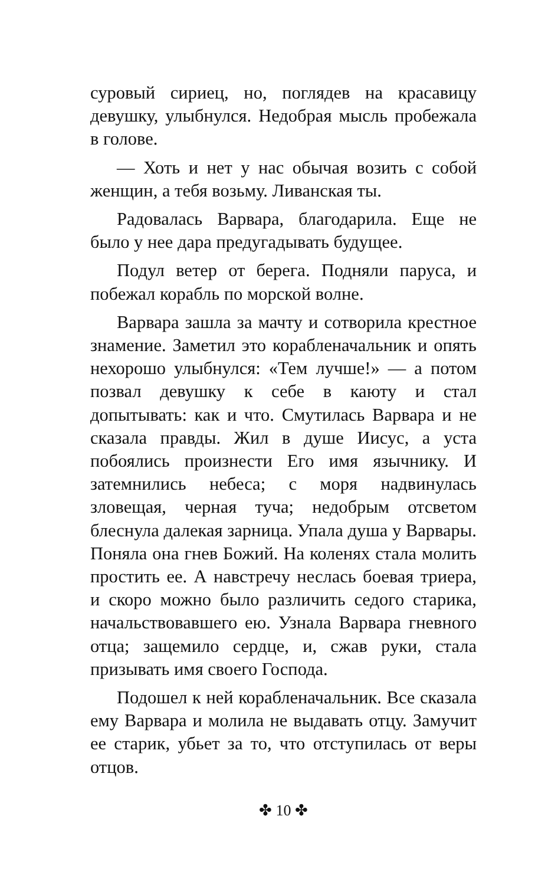суровый сириец, но, поглядев на красавицу девушку, улыбнулся. Недобрая мысль пробежала в голове.
— Хоть и нет у нас обычая возить с собой женщин, а тебя возьму. Ливанская ты.
Радовалась Варвара, благодарила. Еще не было у нее дара предугадывать будущее.
Подул ветер от берега. Подняли паруса, и побежал корабль по морской волне.
Варвара зашла за мачту и сотворила крестное знамение. Заметил это корабленачальник и опять нехорошо улыбнулся: «Тем лучше!» — а потом позвал девушку к себе в каюту и стал допытывать: как и что. Смутилась Варвара и не сказала правды. Жил в душе Иисус, а уста побоялись произнести Его имя язычнику. И затемнились небеса; с моря надвинулась зловещая, черная туча; недобрым отсветом блеснула далекая зарница. Упала душа у Варвары. Поняла она гнев Божий. На коленях стала молить простить ее. А навстречу неслась боевая триера, и скоро можно было различить седого старика, начальствовавшего ею. Узнала Варвара гневного отца; защемило сердце, и, сжав руки, стала призывать имя своего Господа.
Подошел к ней корабленачальник. Все сказала ему Варвара и молила не выдавать отцу. Замучит ее старик, убьет за то, что отступилась от веры отцов.
✤ 10 ✤